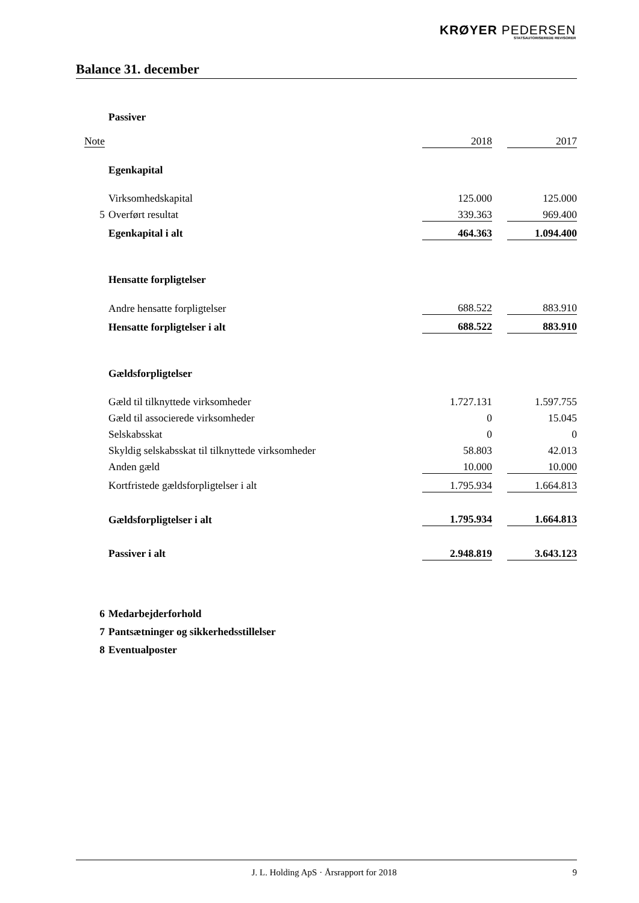KRØYER PEDERSEN
STATSAUTORISEREDE REVISORER
Balance 31. december
| | Passiver | | | |
| Note | | 2018 | | 2017 |
| | Egenkapital | | | |
| | Virksomhedskapital | 125.000 | | 125.000 |
| 5 | Overført resultat | 339.363 | | 969.400 |
| | Egenkapital i alt | 464.363 | | 1.094.400 |
| | Hensatte forpligtelser | | | |
| | Andre hensatte forpligtelser | 688.522 | | 883.910 |
| | Hensatte forpligtelser i alt | 688.522 | | 883.910 |
| | Gældsforpligtelser | | | |
| | Gæld til tilknyttede virksomheder | 1.727.131 | | 1.597.755 |
| | Gæld til associerede virksomheder | 0 | | 15.045 |
| | Selskabsskat | 0 | | 0 |
| | Skyldig selskabsskat til tilknyttede virksomheder | 58.803 | | 42.013 |
| | Anden gæld | 10.000 | | 10.000 |
| | Kortfristede gældsforpligtelser i alt | 1.795.934 | | 1.664.813 |
| | Gældsforpligtelser i alt | 1.795.934 | | 1.664.813 |
| | Passiver i alt | 2.948.819 | | 3.643.123 |
| 6 | Medarbejderforhold | | | |
| 7 | Pantsætninger og sikkerhedsstillelser | | | |
| 8 | Eventualposter | | | |
J. L. Holding ApS · Årsrapport for 2018 9